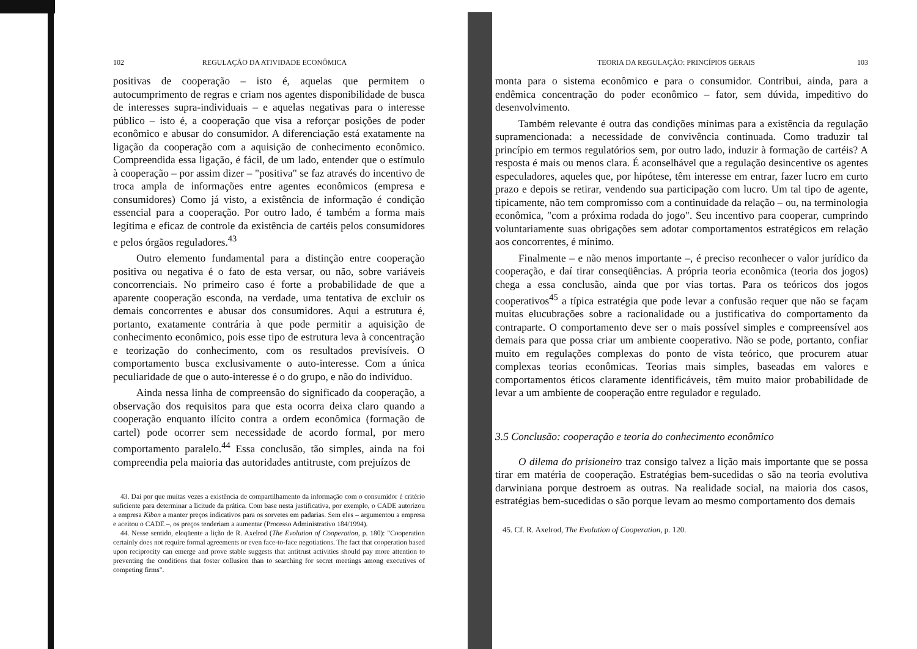102 REGULAÇÃO DA ATIVIDADE ECONÔMICA
positivas de cooperação – isto é, aquelas que permitem o autocumprimento de regras e criam nos agentes disponibilidade de busca de interesses supra-individuais – e aquelas negativas para o interesse público – isto é, a cooperação que visa a reforçar posições de poder econômico e abusar do consumidor. A diferenciação está exatamente na ligação da cooperação com a aquisição de conhecimento econômico. Compreendida essa ligação, é fácil, de um lado, entender que o estímulo à cooperação – por assim dizer – "positiva" se faz através do incentivo de troca ampla de informações entre agentes econômicos (empresa e consumidores) Como já visto, a existência de informação é condição essencial para a cooperação. Por outro lado, é também a forma mais legítima e eficaz de controle da existência de cartéis pelos consumidores e pelos órgãos reguladores.<sup>43</sup>
Outro elemento fundamental para a distinção entre cooperação positiva ou negativa é o fato de esta versar, ou não, sobre variáveis concorrenciais. No primeiro caso é forte a probabilidade de que a aparente cooperação esconda, na verdade, uma tentativa de excluir os demais concorrentes e abusar dos consumidores. Aqui a estrutura é, portanto, exatamente contrária à que pode permitir a aquisição de conhecimento econômico, pois esse tipo de estrutura leva à concentração e teorização do conhecimento, com os resultados previsíveis. O comportamento busca exclusivamente o auto-interesse. Com a única peculiaridade de que o auto-interesse é o do grupo, e não do indivíduo.
Ainda nessa linha de compreensão do significado da cooperação, a observação dos requisitos para que esta ocorra deixa claro quando a cooperação enquanto ilícito contra a ordem econômica (formação de cartel) pode ocorrer sem necessidade de acordo formal, por mero comportamento paralelo.<sup>44</sup> Essa conclusão, tão simples, ainda na foi compreendia pela maioria das autoridades antitruste, com prejuízos de
43. Daí por que muitas vezes a existência de compartilhamento da informação com o consumidor é critério suficiente para determinar a licitude da prática. Com base nesta justificativa, por exemplo, o CADE autorizou a empresa Kibon a manter preços indicativos para os sorvetes em padarias. Sem eles – argumentou a empresa e aceitou o CADE –, os preços tenderiam a aumentar (Processo Administrativo 184/1994).
44. Nesse sentido, eloqüente a lição de R. Axelrod (The Evolution of Cooperation, p. 180): "Cooperation certainly does not require formal agreements or even face-to-face negotiations. The fact that cooperation based upon reciprocity can emerge and prove stable suggests that antitrust activities should pay more attention to preventing the conditions that foster collusion than to searching for secret meetings among executives of competing firms".
TEORIA DA REGULAÇÃO: PRINCÍPIOS GERAIS 103
monta para o sistema econômico e para o consumidor. Contribui, ainda, para a endêmica concentração do poder econômico – fator, sem dúvida, impeditivo do desenvolvimento.
Também relevante é outra das condições mínimas para a existência da regulação supramencionada: a necessidade de convivência continuada. Como traduzir tal princípio em termos regulatórios sem, por outro lado, induzir à formação de cartéis? A resposta é mais ou menos clara. É aconselhável que a regulação desincentive os agentes especuladores, aqueles que, por hipótese, têm interesse em entrar, fazer lucro em curto prazo e depois se retirar, vendendo sua participação com lucro. Um tal tipo de agente, tipicamente, não tem compromisso com a continuidade da relação – ou, na terminologia econômica, "com a próxima rodada do jogo". Seu incentivo para cooperar, cumprindo voluntariamente suas obrigações sem adotar comportamentos estratégicos em relação aos concorrentes, é mínimo.
Finalmente – e não menos importante –, é preciso reconhecer o valor jurídico da cooperação, e daí tirar conseqüências. A própria teoria econômica (teoria dos jogos) chega a essa conclusão, ainda que por vias tortas. Para os teóricos dos jogos cooperativos<sup>45</sup> a típica estratégia que pode levar a confusão requer que não se façam muitas elucubrações sobre a racionalidade ou a justificativa do comportamento da contraparte. O comportamento deve ser o mais possível simples e compreensível aos demais para que possa criar um ambiente cooperativo. Não se pode, portanto, confiar muito em regulações complexas do ponto de vista teórico, que procurem atuar complexas teorias econômicas. Teorias mais simples, baseadas em valores e comportamentos éticos claramente identificáveis, têm muito maior probabilidade de levar a um ambiente de cooperação entre regulador e regulado.
3.5 Conclusão: cooperação e teoria do conhecimento econômico
O dilema do prisioneiro traz consigo talvez a lição mais importante que se possa tirar em matéria de cooperação. Estratégias bem-sucedidas o são na teoria evolutiva darwiniana porque destroem as outras. Na realidade social, na maioria dos casos, estratégias bem-sucedidas o são porque levam ao mesmo comportamento dos demais
45. Cf. R. Axelrod, The Evolution of Cooperation, p. 120.